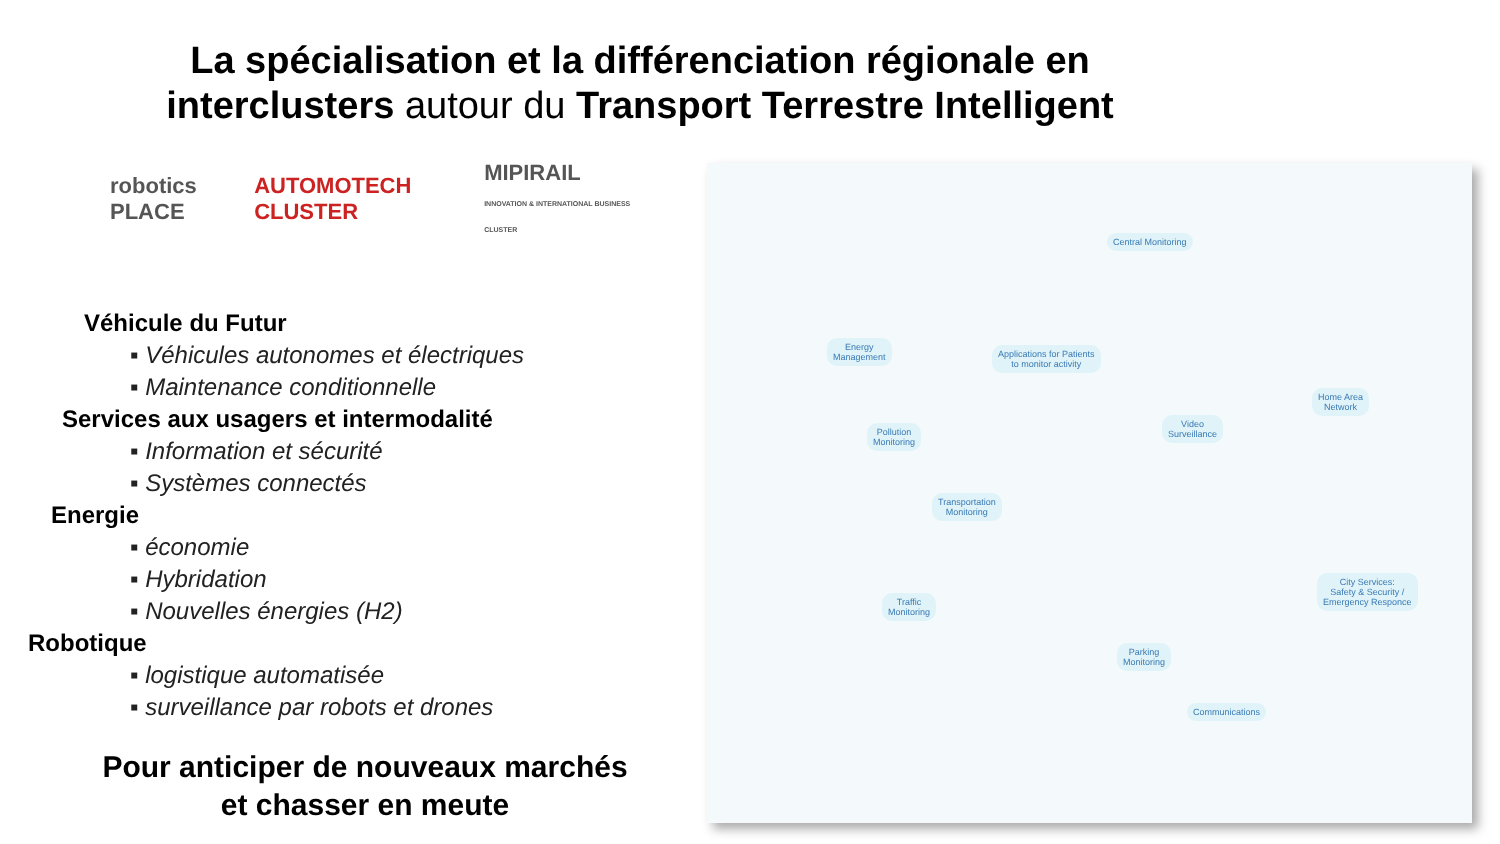La spécialisation et la différenciation régionale en interclusters autour du Transport Terrestre Intelligent
robotics PLACE AUTOMOTECH CLUSTER
MIPIRAIL
INNOVATION & INTERNATIONAL BUSINESS CLUSTER
Véhicule du Futur
▪ Véhicules autonomes et électriques
▪ Maintenance conditionnelle
Services aux usagers et intermodalité
▪ Information et sécurité
▪ Systèmes connectés
Energie
▪ économie
▪ Hybridation
▪ Nouvelles énergies (H2)
Robotique
▪ logistique automatisée
▪ surveillance par robots et drones
Pour anticiper de nouveaux marchés
et chasser en meute
Central Monitoring
Energy
Management Applications for Patients
to monitor activity
Home Area
Network
Pollution
Monitoring
Video
Surveillance
Transportation
Monitoring
City Services:
Safety & Security /
Emergency Responce Traffic
Monitoring
Parking
Monitoring
Communications